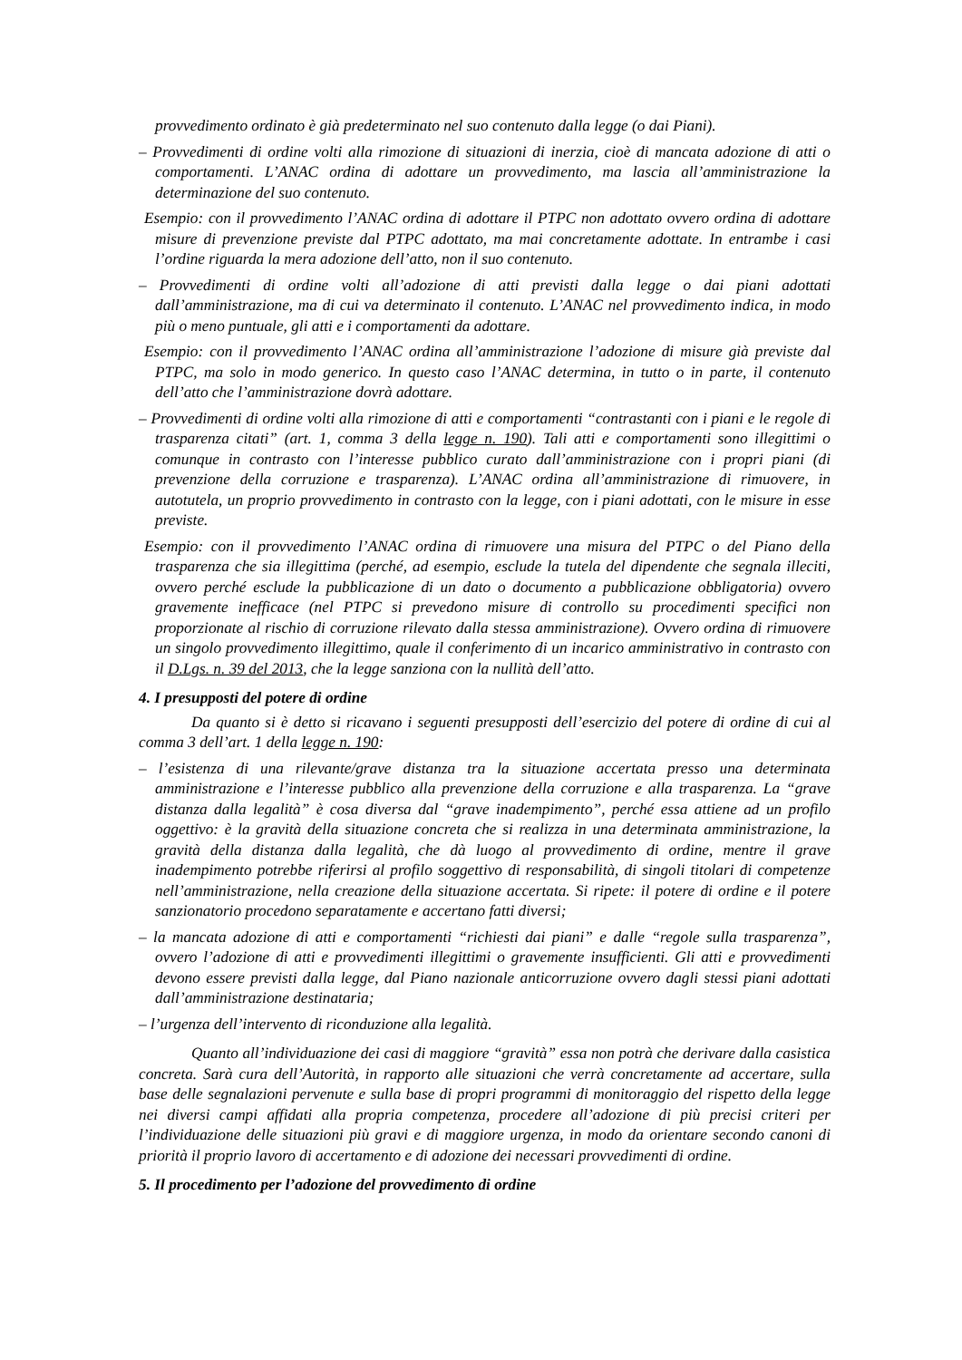provvedimento ordinato è già predeterminato nel suo contenuto dalla legge (o dai Piani).
– Provvedimenti di ordine volti alla rimozione di situazioni di inerzia, cioè di mancata adozione di atti o comportamenti. L’ANAC ordina di adottare un provvedimento, ma lascia all’amministrazione la determinazione del suo contenuto.
Esempio: con il provvedimento l’ANAC ordina di adottare il PTPC non adottato ovvero ordina di adottare misure di prevenzione previste dal PTPC adottato, ma mai concretamente adottate. In entrambe i casi l’ordine riguarda la mera adozione dell’atto, non il suo contenuto.
– Provvedimenti di ordine volti all’adozione di atti previsti dalla legge o dai piani adottati dall’amministrazione, ma di cui va determinato il contenuto. L’ANAC nel provvedimento indica, in modo più o meno puntuale, gli atti e i comportamenti da adottare.
Esempio: con il provvedimento l’ANAC ordina all’amministrazione l’adozione di misure già previste dal PTPC, ma solo in modo generico. In questo caso l’ANAC determina, in tutto o in parte, il contenuto dell’atto che l’amministrazione dovrà adottare.
– Provvedimenti di ordine volti alla rimozione di atti e comportamenti “contrastanti con i piani e le regole di trasparenza citati” (art. 1, comma 3 della legge n. 190). Tali atti e comportamenti sono illegittimi o comunque in contrasto con l’interesse pubblico curato dall’amministrazione con i propri piani (di prevenzione della corruzione e trasparenza). L’ANAC ordina all’amministrazione di rimuovere, in autotutela, un proprio provvedimento in contrasto con la legge, con i piani adottati, con le misure in esse previste.
Esempio: con il provvedimento l’ANAC ordina di rimuovere una misura del PTPC o del Piano della trasparenza che sia illegittima (perché, ad esempio, esclude la tutela del dipendente che segnala illeciti, ovvero perché esclude la pubblicazione di un dato o documento a pubblicazione obbligatoria) ovvero gravemente inefficace (nel PTPC si prevedono misure di controllo su procedimenti specifici non proporzionate al rischio di corruzione rilevato dalla stessa amministrazione). Ovvero ordina di rimuovere un singolo provvedimento illegittimo, quale il conferimento di un incarico amministrativo in contrasto con il D.Lgs. n. 39 del 2013, che la legge sanziona con la nullità dell’atto.
4. I presupposti del potere di ordine
Da quanto si è detto si ricavano i seguenti presupposti dell’esercizio del potere di ordine di cui al comma 3 dell’art. 1 della legge n. 190:
– l’esistenza di una rilevante/grave distanza tra la situazione accertata presso una determinata amministrazione e l’interesse pubblico alla prevenzione della corruzione e alla trasparenza. La “grave distanza dalla legalità” è cosa diversa dal “grave inadempimento”, perché essa attiene ad un profilo oggettivo: è la gravità della situazione concreta che si realizza in una determinata amministrazione, la gravità della distanza dalla legalità, che dà luogo al provvedimento di ordine, mentre il grave inadempimento potrebbe riferirsi al profilo soggettivo di responsabilità, di singoli titolari di competenze nell’amministrazione, nella creazione della situazione accertata. Si ripete: il potere di ordine e il potere sanzionatorio procedono separatamente e accertano fatti diversi;
– la mancata adozione di atti e comportamenti “richiesti dai piani” e dalle “regole sulla trasparenza”, ovvero l’adozione di atti e provvedimenti illegittimi o gravemente insufficienti. Gli atti e provvedimenti devono essere previsti dalla legge, dal Piano nazionale anticorruzione ovvero dagli stessi piani adottati dall’amministrazione destinataria;
– l’urgenza dell’intervento di riconduzione alla legalità.
Quanto all’individuazione dei casi di maggiore “gravità” essa non potrà che derivare dalla casistica concreta. Sarà cura dell’Autorità, in rapporto alle situazioni che verrà concretamente ad accertare, sulla base delle segnalazioni pervenute e sulla base di propri programmi di monitoraggio del rispetto della legge nei diversi campi affidati alla propria competenza, procedere all’adozione di più precisi criteri per l’individuazione delle situazioni più gravi e di maggiore urgenza, in modo da orientare secondo canoni di priorità il proprio lavoro di accertamento e di adozione dei necessari provvedimenti di ordine.
5. Il procedimento per l’adozione del provvedimento di ordine